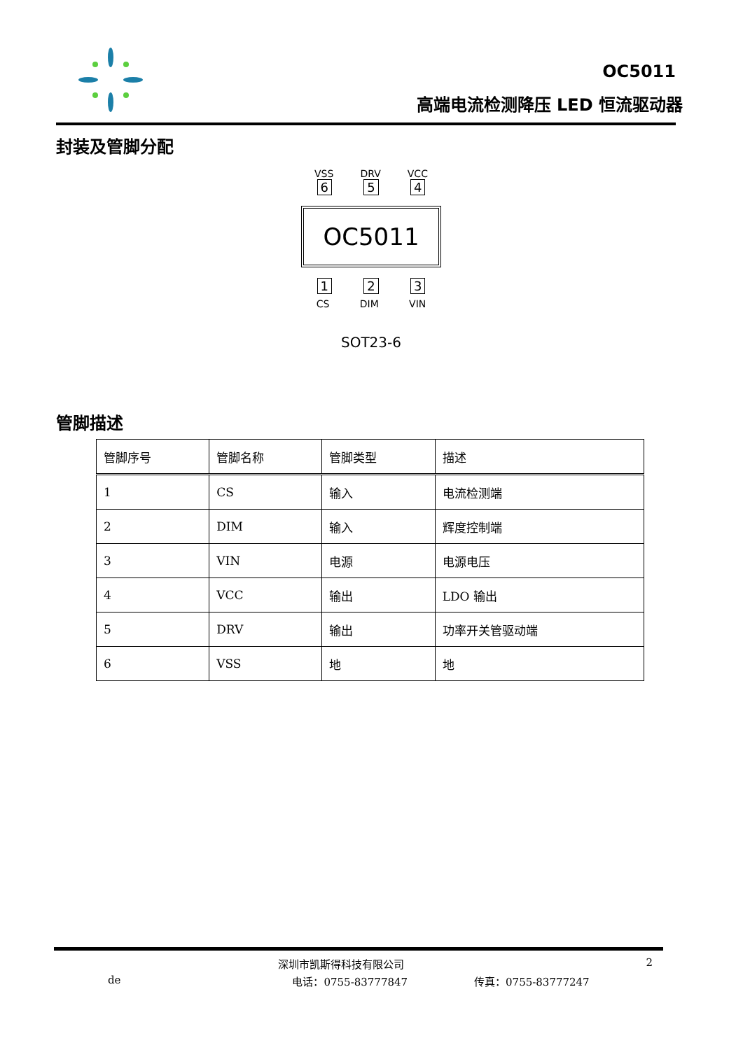OC5011
高端电流检测降压 LED 恒流驱动器
封装及管脚分配
VSS DRV VCC
6 5 4
OC5011
1 2 3
CS DIM VIN
SOT23-6
管脚描述
| 管脚序号 | 管脚名称 | 管脚类型 | 描述 |
| --- | --- | --- | --- |
| 1 | CS | 输入 | 电流检测端 |
| 2 | DIM | 输入 | 辉度控制端 |
| 3 | VIN | 电源 | 电源电压 |
| 4 | VCC | 输出 | LDO 输出 |
| 5 | DRV | 输出 | 功率开关管驱动端 |
| 6 | VSS | 地 | 地 |
深圳市凯斯得科技有限公司 2
de 电话：0755-83777847 传真：0755-83777247